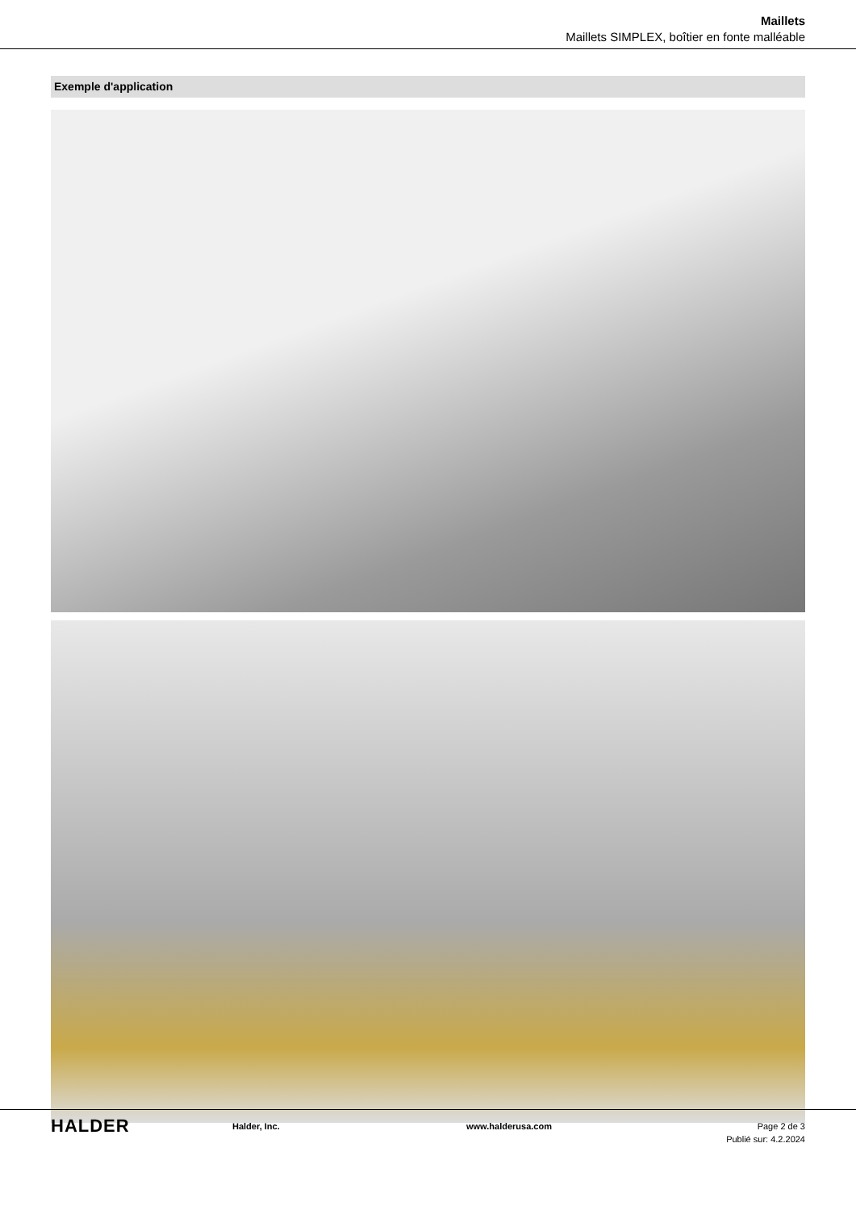Maillets
Maillets SIMPLEX, boîtier en fonte malléable
Exemple d'application
HALDER
Halder, Inc. www.halderusa.com Page 2 de 3
Publié sur: 4.2.2024